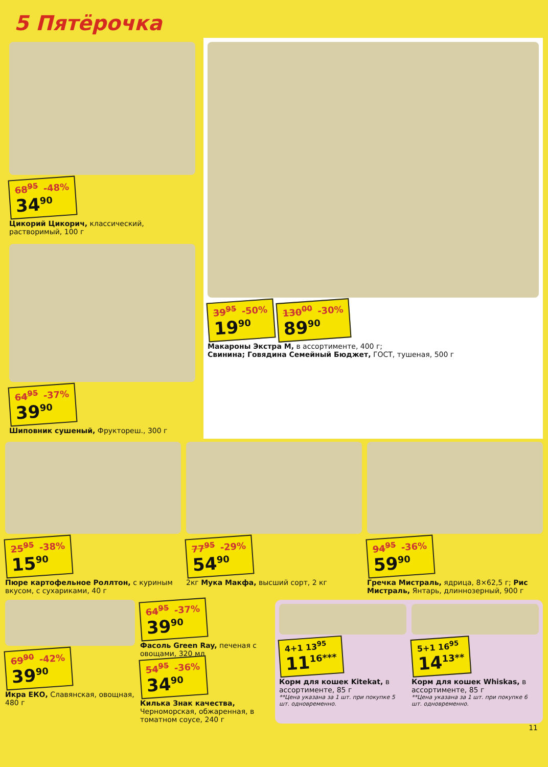5 Пятёрочка
68<sup>95</sup> -48% 34<sup>90</sup>
Цикорий Цикорич, классический, растворимый, 100 г
64<sup>95</sup> -37% 39<sup>90</sup>
Шиповник сушеный, Фруктореш., 300 г
39<sup>95</sup> -50% 19<sup>90</sup>
130<sup>00</sup> -30% 89<sup>90</sup>
Макароны Экстра М, в ассортименте, 400 г;
Свинина; Говядина Семейный Бюджет, ГОСТ, тушеная, 500 г
25<sup>95</sup> -38% 15<sup>90</sup>
Пюре картофельное Роллтон, с куриным вкусом, с сухариками, 40 г
77<sup>95</sup> -29% 54<sup>90</sup>
2кг Мука Макфа, высший сорт, 2 кг
94<sup>95</sup> -36% 59<sup>90</sup>
Гречка Мистраль, ядрица, 8×62,5 г; Рис Мистраль, Янтарь, длиннозерный, 900 г
69<sup>90</sup> -42% 39<sup>90</sup>
Икра ЕКО, Славянская, овощная, 480 г
64<sup>95</sup> -37% 39<sup>90</sup>
Фасоль Green Ray, печеная с овощами, 320 мл
54<sup>95</sup> -36% 34<sup>90</sup>
Килька Знак качества, Черноморская, обжаренная, в томатном соусе, 240 г
4+1 13<sup>95</sup> 11<sup>16***</sup>
Корм для кошек Kitekat, в ассортименте, 85 г
**Цена указана за 1 шт. при покупке 5 шт. одновременно.
5+1 16<sup>95</sup> 14<sup>13**</sup>
Корм для кошек Whiskas, в ассортименте, 85 г
**Цена указана за 1 шт. при покупке 6 шт. одновременно.
11